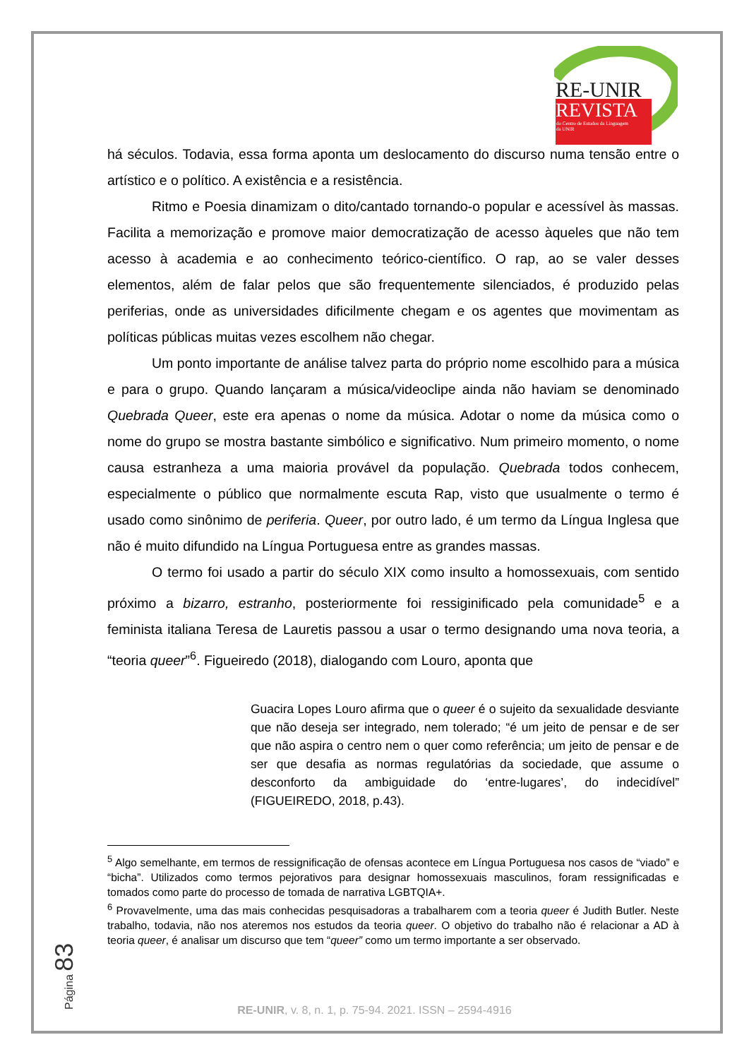RE-UNIR
REVISTA
do Centro de Estudos da Linguagem
da UNIR
há séculos. Todavia, essa forma aponta um deslocamento do discurso numa tensão entre o artístico e o político. A existência e a resistência.
Ritmo e Poesia dinamizam o dito/cantado tornando-o popular e acessível às massas. Facilita a memorização e promove maior democratização de acesso àqueles que não tem acesso à academia e ao conhecimento teórico-científico. O rap, ao se valer desses elementos, além de falar pelos que são frequentemente silenciados, é produzido pelas periferias, onde as universidades dificilmente chegam e os agentes que movimentam as políticas públicas muitas vezes escolhem não chegar.
Um ponto importante de análise talvez parta do próprio nome escolhido para a música e para o grupo. Quando lançaram a música/videoclipe ainda não haviam se denominado Quebrada Queer, este era apenas o nome da música. Adotar o nome da música como o nome do grupo se mostra bastante simbólico e significativo. Num primeiro momento, o nome causa estranheza a uma maioria provável da população. Quebrada todos conhecem, especialmente o público que normalmente escuta Rap, visto que usualmente o termo é usado como sinônimo de periferia. Queer, por outro lado, é um termo da Língua Inglesa que não é muito difundido na Língua Portuguesa entre as grandes massas.
O termo foi usado a partir do século XIX como insulto a homossexuais, com sentido próximo a bizarro, estranho, posteriormente foi ressiginificado pela comunidade<sup>5</sup> e a feminista italiana Teresa de Lauretis passou a usar o termo designando uma nova teoria, a “teoria queer”<sup>6</sup>. Figueiredo (2018), dialogando com Louro, aponta que
Guacira Lopes Louro afirma que o queer é o sujeito da sexualidade desviante que não deseja ser integrado, nem tolerado; “é um jeito de pensar e de ser que não aspira o centro nem o quer como referência; um jeito de pensar e de ser que desafia as normas regulatórias da sociedade, que assume o desconforto da ambiguidade do ‘entre-lugares’, do indecidível” (FIGUEIREDO, 2018, p.43).
<sup>5</sup> Algo semelhante, em termos de ressignificação de ofensas acontece em Língua Portuguesa nos casos de “viado” e “bicha”. Utilizados como termos pejorativos para designar homossexuais masculinos, foram ressignificadas e tomados como parte do processo de tomada de narrativa LGBTQIA+.
<sup>6</sup> Provavelmente, uma das mais conhecidas pesquisadoras a trabalharem com a teoria queer é Judith Butler. Neste trabalho, todavia, não nos ateremos nos estudos da teoria queer. O objetivo do trabalho não é relacionar a AD à teoria queer, é analisar um discurso que tem “queer” como um termo importante a ser observado.
Página 83
RE-UNIR, v. 8, n. 1, p. 75-94. 2021. ISSN – 2594-4916